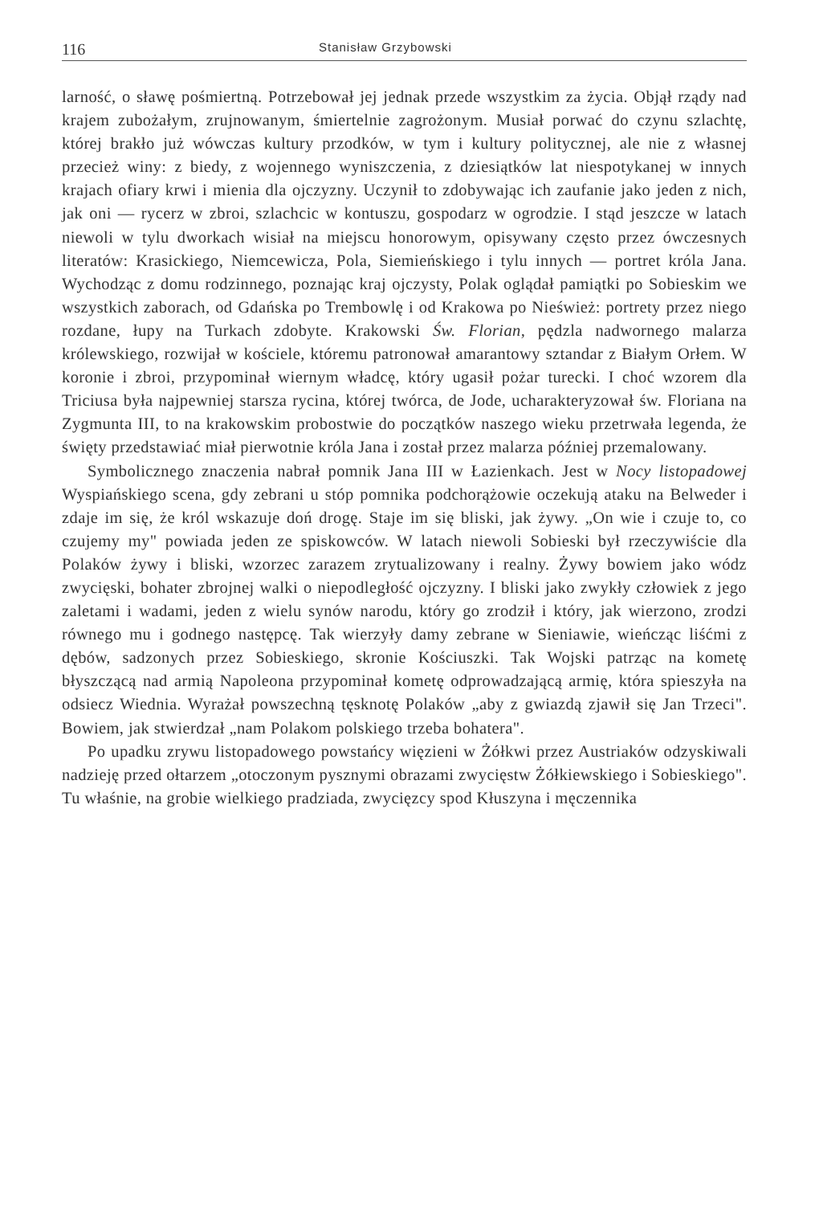116 Stanisław Grzybowski
larność, o sławę pośmiertną. Potrzebował jej jednak przede wszystkim za życia. Objął rządy nad krajem zubożałym, zrujnowanym, śmiertelnie zagrożonym. Musiał porwać do czynu szlachtę, której brakło już wówczas kultury przodków, w tym i kultury politycznej, ale nie z własnej przecież winy: z biedy, z wojennego wyniszczenia, z dziesiątków lat niespotykanej w innych krajach ofiary krwi i mienia dla ojczyzny. Uczynił to zdobywając ich zaufanie jako jeden z nich, jak oni — rycerz w zbroi, szlachcic w kontuszu, gospodarz w ogrodzie. I stąd jeszcze w latach niewoli w tylu dworkach wisiał na miejscu honorowym, opisywany często przez ówczesnych literatów: Krasickiego, Niemcewicza, Pola, Siemieńskiego i tylu innych — portret króla Jana. Wychodząc z domu rodzinnego, poznając kraj ojczysty, Polak oglądał pamiątki po Sobieskim we wszystkich zaborach, od Gdańska po Trembowlę i od Krakowa po Nieśwież: portrety przez niego rozdane, łupy na Turkach zdobyte. Krakowski Św. Florian, pędzla nadwornego malarza królewskiego, rozwijał w kościele, któremu patronował amarantowy sztandar z Białym Orłem. W koronie i zbroi, przypominał wiernym władcę, który ugasił pożar turecki. I choć wzorem dla Triciusa była najpewniej starsza rycina, której twórca, de Jode, ucharakteryzował św. Floriana na Zygmunta III, to na krakowskim probostwie do początków naszego wieku przetrwała legenda, że święty przedstawiać miał pierwotnie króla Jana i został przez malarza później przemalowany.
Symbolicznego znaczenia nabrał pomnik Jana III w Łazienkach. Jest w Nocy listopadowej Wyspiańskiego scena, gdy zebrani u stóp pomnika podchorążowie oczekują ataku na Belweder i zdaje im się, że król wskazuje doń drogę. Staje im się bliski, jak żywy. „On wie i czuje to, co czujemy my" powiada jeden ze spiskowców. W latach niewoli Sobieski był rzeczywiście dla Polaków żywy i bliski, wzorzec zarazem zrytualizowany i realny. Żywy bowiem jako wódz zwycięski, bohater zbrojnej walki o niepodległość ojczyzny. I bliski jako zwykły człowiek z jego zaletami i wadami, jeden z wielu synów narodu, który go zrodził i który, jak wierzono, zrodzi równego mu i godnego następcę. Tak wierzyły damy zebrane w Sieniawie, wieńcząc liśćmi z dębów, sadzonych przez Sobieskiego, skronie Kościuszki. Tak Wojski patrząc na kometę błyszczącą nad armią Napoleona przypominał kometę odprowadzającą armię, która spieszyła na odsiecz Wiednia. Wyrażał powszechną tęsknotę Polaków „aby z gwiazdą zjawił się Jan Trzeci". Bowiem, jak stwierdzał „nam Polakom polskiego trzeba bohatera".
Po upadku zrywu listopadowego powstańcy więzieni w Żółkwi przez Austriaków odzyskiwali nadzieję przed ołtarzem „otoczonym pysznymi obrazami zwycięstw Żółkiewskiego i Sobieskiego". Tu właśnie, na grobie wielkiego pradziada, zwycięzcy spod Kłuszyna i męczennika